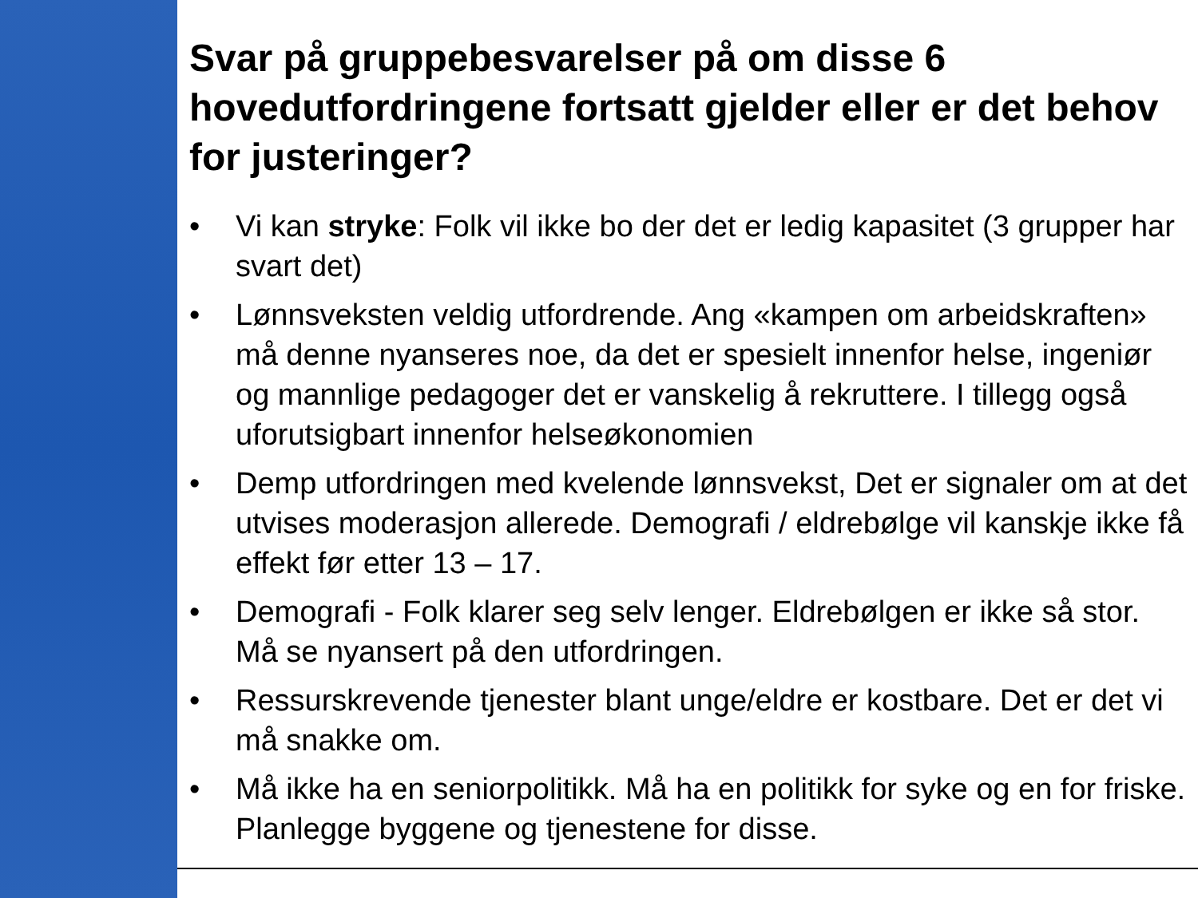Svar på gruppebesvarelser på om disse 6 hovedutfordringene fortsatt gjelder eller er det behov for justeringer?
• Vi kan stryke: Folk vil ikke bo der det er ledig kapasitet (3 grupper har svart det)
• Lønnsveksten veldig utfordrende. Ang «kampen om arbeidskraften» må denne nyanseres noe, da det er spesielt innenfor helse, ingeniør og mannlige pedagoger det er vanskelig å rekruttere. I tillegg også uforutsigbart innenfor helseøkonomien
• Demp utfordringen med kvelende lønnsvekst, Det er signaler om at det utvises moderasjon allerede. Demografi / eldrebølge vil kanskje ikke få effekt før etter 13 – 17.
• Demografi - Folk klarer seg selv lenger. Eldrebølgen er ikke så stor. Må se nyansert på den utfordringen.
• Ressurskrevende tjenester blant unge/eldre er kostbare. Det er det vi må snakke om.
• Må ikke ha en seniorpolitikk. Må ha en politikk for syke og en for friske. Planlegge byggene og tjenestene for disse.